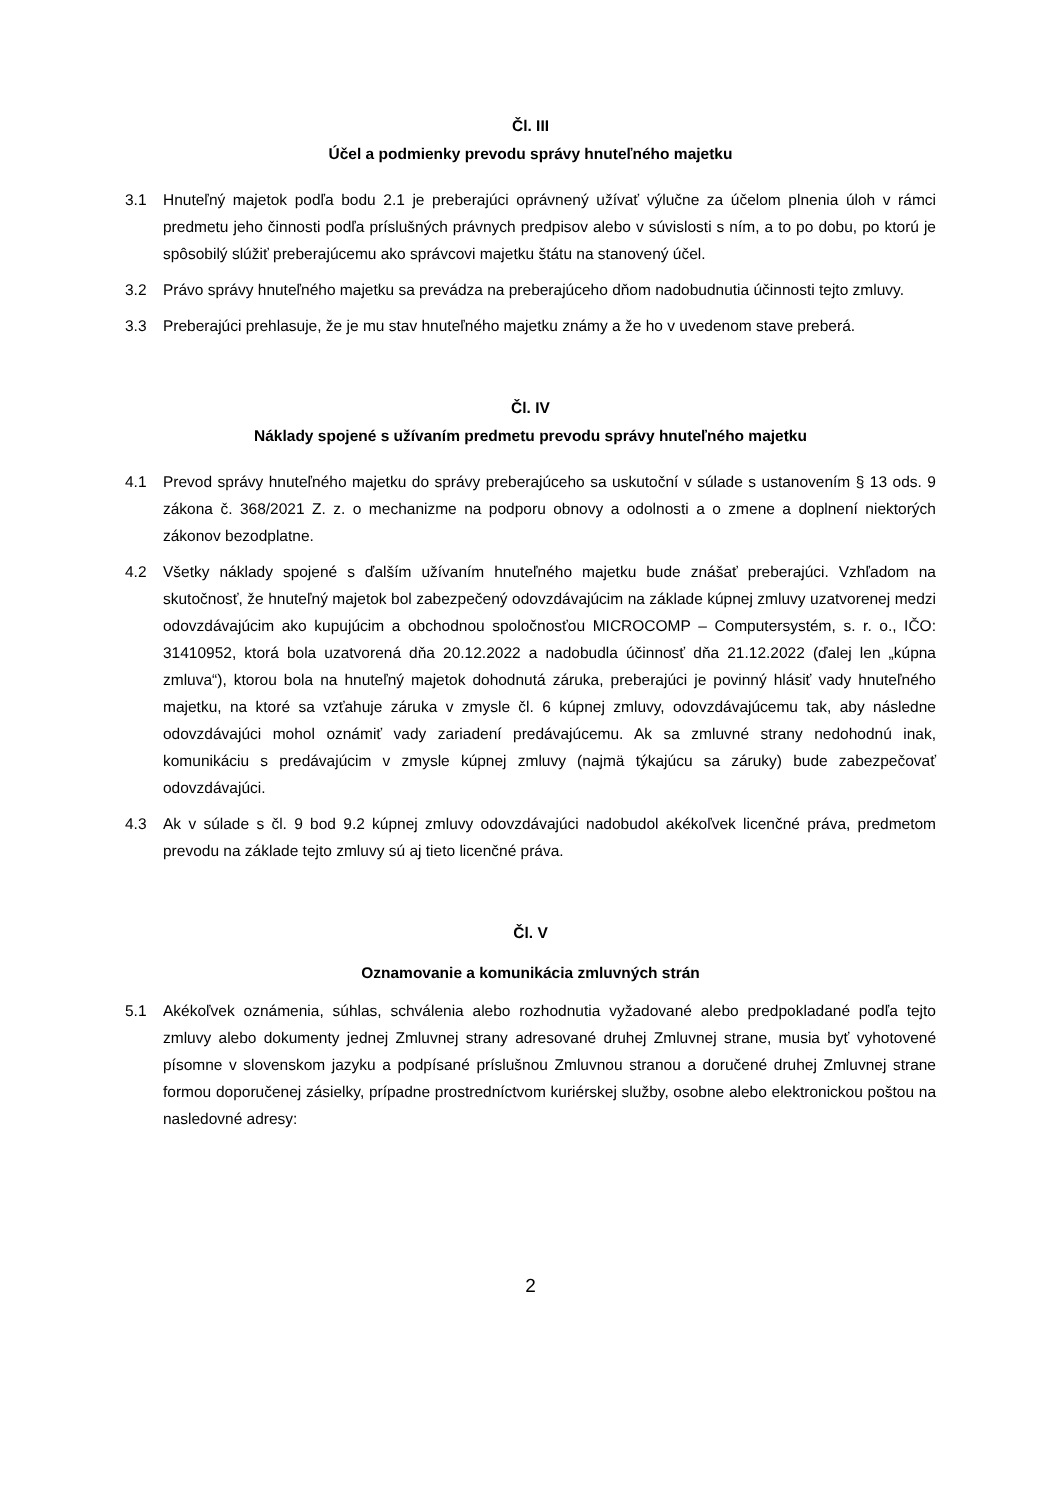Čl. III
Účel a podmienky prevodu správy hnuteľného majetku
3.1 Hnuteľný majetok podľa bodu 2.1 je preberajúci oprávnený užívať výlučne za účelom plnenia úloh v rámci predmetu jeho činnosti podľa príslušných právnych predpisov alebo v súvislosti s ním, a to po dobu, po ktorú je spôsobilý slúžiť preberajúcemu ako správcovi majetku štátu na stanovený účel.
3.2 Právo správy hnuteľného majetku sa prevádza na preberajúceho dňom nadobudnutia účinnosti tejto zmluvy.
3.3 Preberajúci prehlasuje, že je mu stav hnuteľného majetku známy a že ho v uvedenom stave preberá.
Čl. IV
Náklady spojené s užívaním predmetu prevodu správy hnuteľného majetku
4.1 Prevod správy hnuteľného majetku do správy preberajúceho sa uskutoční v súlade s ustanovením § 13 ods. 9 zákona č. 368/2021 Z. z. o mechanizme na podporu obnovy a odolnosti a o zmene a doplnení niektorých zákonov bezodplatne.
4.2 Všetky náklady spojené s ďalším užívaním hnuteľného majetku bude znášať preberajúci. Vzhľadom na skutočnosť, že hnuteľný majetok bol zabezpečený odovzdávajúcim na základe kúpnej zmluvy uzatvorenej medzi odovzdávajúcim ako kupujúcim a obchodnou spoločnosťou MICROCOMP – Computersystém, s. r. o., IČO: 31410952, ktorá bola uzatvorená dňa 20.12.2022 a nadobudla účinnosť dňa 21.12.2022 (ďalej len „kúpna zmluva“), ktorou bola na hnuteľný majetok dohodnutá záruka, preberajúci je povinný hlásiť vady hnuteľného majetku, na ktoré sa vzťahuje záruka v zmysle čl. 6 kúpnej zmluvy, odovzdávajúcemu tak, aby následne odovzdávajúci mohol oznámiť vady zariadení predávajúcemu. Ak sa zmluvné strany nedohodnú inak, komunikáciu s predávajúcim v zmysle kúpnej zmluvy (najmä týkajúcu sa záruky) bude zabezpečovať odovzdávajúci.
4.3 Ak v súlade s čl. 9 bod 9.2 kúpnej zmluvy odovzdávajúci nadobudol akékoľvek licenčné práva, predmetom prevodu na základe tejto zmluvy sú aj tieto licenčné práva.
Čl. V
Oznamovanie a komunikácia zmluvných strán
5.1 Akékoľvek oznámenia, súhlas, schválenia alebo rozhodnutia vyžadované alebo predpokladané podľa tejto zmluvy alebo dokumenty jednej Zmluvnej strany adresované druhej Zmluvnej strane, musia byť vyhotovené písomne v slovenskom jazyku a podpísané príslušnou Zmluvnou stranou a doručené druhej Zmluvnej strane formou doporučenej zásielky, prípadne prostredníctvom kuriérskej služby, osobne alebo elektronickou poštou na nasledovné adresy:
2